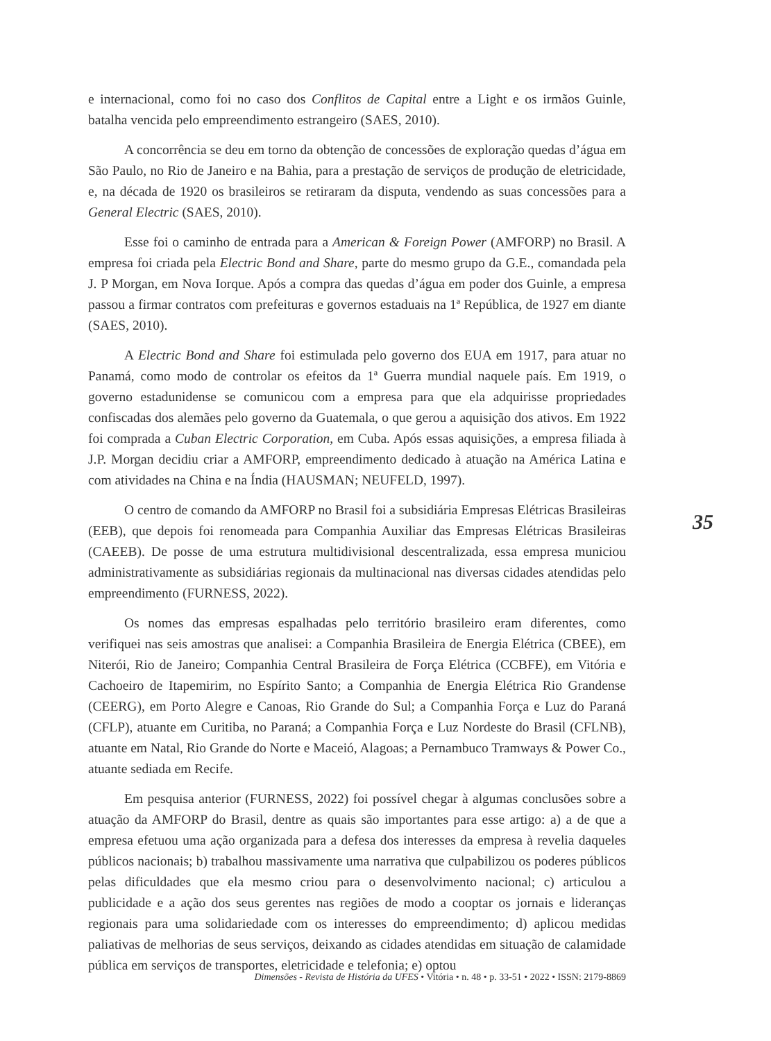e internacional, como foi no caso dos Conflitos de Capital entre a Light e os irmãos Guinle, batalha vencida pelo empreendimento estrangeiro (SAES, 2010).
A concorrência se deu em torno da obtenção de concessões de exploração quedas d’água em São Paulo, no Rio de Janeiro e na Bahia, para a prestação de serviços de produção de eletricidade, e, na década de 1920 os brasileiros se retiraram da disputa, vendendo as suas concessões para a General Electric (SAES, 2010).
Esse foi o caminho de entrada para a American & Foreign Power (AMFORP) no Brasil. A empresa foi criada pela Electric Bond and Share, parte do mesmo grupo da G.E., comandada pela J. P Morgan, em Nova Iorque. Após a compra das quedas d’água em poder dos Guinle, a empresa passou a firmar contratos com prefeituras e governos estaduais na 1ª República, de 1927 em diante (SAES, 2010).
A Electric Bond and Share foi estimulada pelo governo dos EUA em 1917, para atuar no Panamá, como modo de controlar os efeitos da 1ª Guerra mundial naquele país. Em 1919, o governo estadunidense se comunicou com a empresa para que ela adquirisse propriedades confiscadas dos alemães pelo governo da Guatemala, o que gerou a aquisição dos ativos. Em 1922 foi comprada a Cuban Electric Corporation, em Cuba. Após essas aquisições, a empresa filiada à J.P. Morgan decidiu criar a AMFORP, empreendimento dedicado à atuação na América Latina e com atividades na China e na Índia (HAUSMAN; NEUFELD, 1997).
O centro de comando da AMFORP no Brasil foi a subsidiária Empresas Elétricas Brasileiras (EEB), que depois foi renomeada para Companhia Auxiliar das Empresas Elétricas Brasileiras (CAEEB). De posse de uma estrutura multidivisional descentralizada, essa empresa municiou administrativamente as subsidiárias regionais da multinacional nas diversas cidades atendidas pelo empreendimento (FURNESS, 2022).
Os nomes das empresas espalhadas pelo território brasileiro eram diferentes, como verifiquei nas seis amostras que analisei: a Companhia Brasileira de Energia Elétrica (CBEE), em Niterói, Rio de Janeiro; Companhia Central Brasileira de Força Elétrica (CCBFE), em Vitória e Cachoeiro de Itapemirim, no Espírito Santo; a Companhia de Energia Elétrica Rio Grandense (CEERG), em Porto Alegre e Canoas, Rio Grande do Sul; a Companhia Força e Luz do Paraná (CFLP), atuante em Curitiba, no Paraná; a Companhia Força e Luz Nordeste do Brasil (CFLNB), atuante em Natal, Rio Grande do Norte e Maceió, Alagoas; a Pernambuco Tramways & Power Co., atuante sediada em Recife.
Em pesquisa anterior (FURNESS, 2022) foi possível chegar à algumas conclusões sobre a atuação da AMFORP do Brasil, dentre as quais são importantes para esse artigo: a) a de que a empresa efetuou uma ação organizada para a defesa dos interesses da empresa à revelia daqueles públicos nacionais; b) trabalhou massivamente uma narrativa que culpabilizou os poderes públicos pelas dificuldades que ela mesmo criou para o desenvolvimento nacional; c) articulou a publicidade e a ação dos seus gerentes nas regiões de modo a cooptar os jornais e lideranças regionais para uma solidariedade com os interesses do empreendimento; d) aplicou medidas paliativas de melhorias de seus serviços, deixando as cidades atendidas em situação de calamidade pública em serviços de transportes, eletricidade e telefonia; e) optou
35
Dimensões - Revista de História da UFES • Vitória • n. 48 • p. 33-51 • 2022 • ISSN: 2179-8869